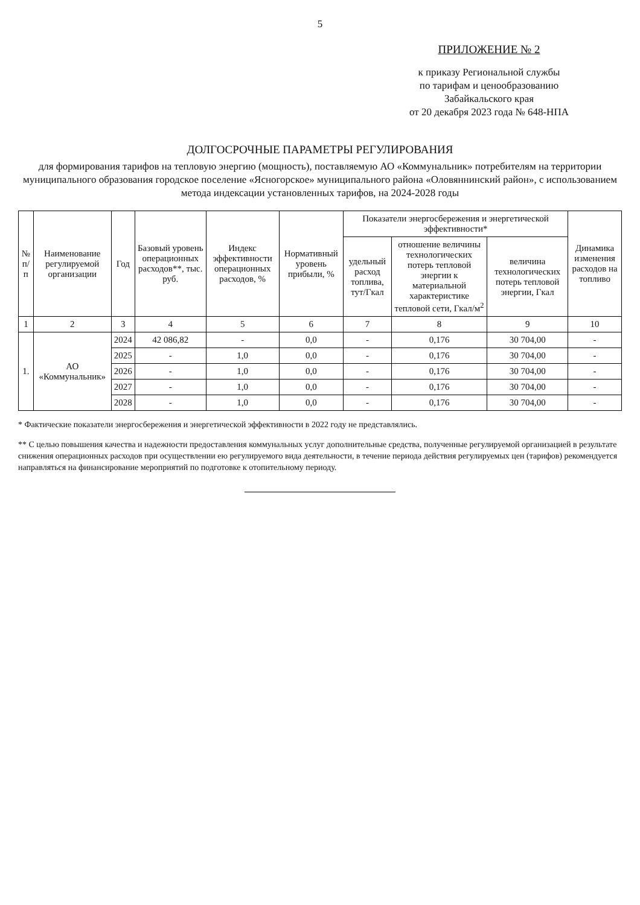5
ПРИЛОЖЕНИЕ № 2
к приказу Региональной службы
по тарифам и ценообразованию
Забайкальского края
от 20 декабря 2023 года № 648-НПА
ДОЛГОСРОЧНЫЕ ПАРАМЕТРЫ РЕГУЛИРОВАНИЯ
для формирования тарифов на тепловую энергию (мощность), поставляемую АО «Коммунальник» потребителям на территории муниципального образования городское поселение «Ясногорское» муниципального района «Оловяннинский район», с использованием метода индексации установленных тарифов, на 2024-2028 годы
| № п/п | Наименование регулируемой организации | Год | Базовый уровень операционных расходов**, тыс. руб. | Индекс эффективности операционных расходов, % | Нормативный уровень прибыли, % | Показатели энергосбережения и энергетической эффективности* | | | Динамика изменения расходов на топливо |
| --- | --- | --- | --- | --- | --- | --- | --- | --- | --- |
| | | | | | | удельный расход топлива, тут/Гкал | отношение величины технологических потерь тепловой энергии к материальной характеристике тепловой сети, Гкал/м<sup>2</sup> | величина технологических потерь тепловой энергии, Гкал | |
| 1 | 2 | 3 | 4 | 5 | 6 | 7 | 8 | 9 | 10 |
| 1. | АО «Коммунальник» | 2024 | 42 086,82 | - | 0,0 | - | 0,176 | 30 704,00 | - |
| | | 2025 | - | 1,0 | 0,0 | - | 0,176 | 30 704,00 | - |
| | | 2026 | - | 1,0 | 0,0 | - | 0,176 | 30 704,00 | - |
| | | 2027 | - | 1,0 | 0,0 | - | 0,176 | 30 704,00 | - |
| | | 2028 | - | 1,0 | 0,0 | - | 0,176 | 30 704,00 | - |
* Фактические показатели энергосбережения и энергетической эффективности в 2022 году не представлялись.
** С целью повышения качества и надежности предоставления коммунальных услуг дополнительные средства, полученные регулируемой организацией в результате снижения операционных расходов при осуществлении ею регулируемого вида деятельности, в течение периода действия регулируемых цен (тарифов) рекомендуется направляться на финансирование мероприятий по подготовке к отопительному периоду.